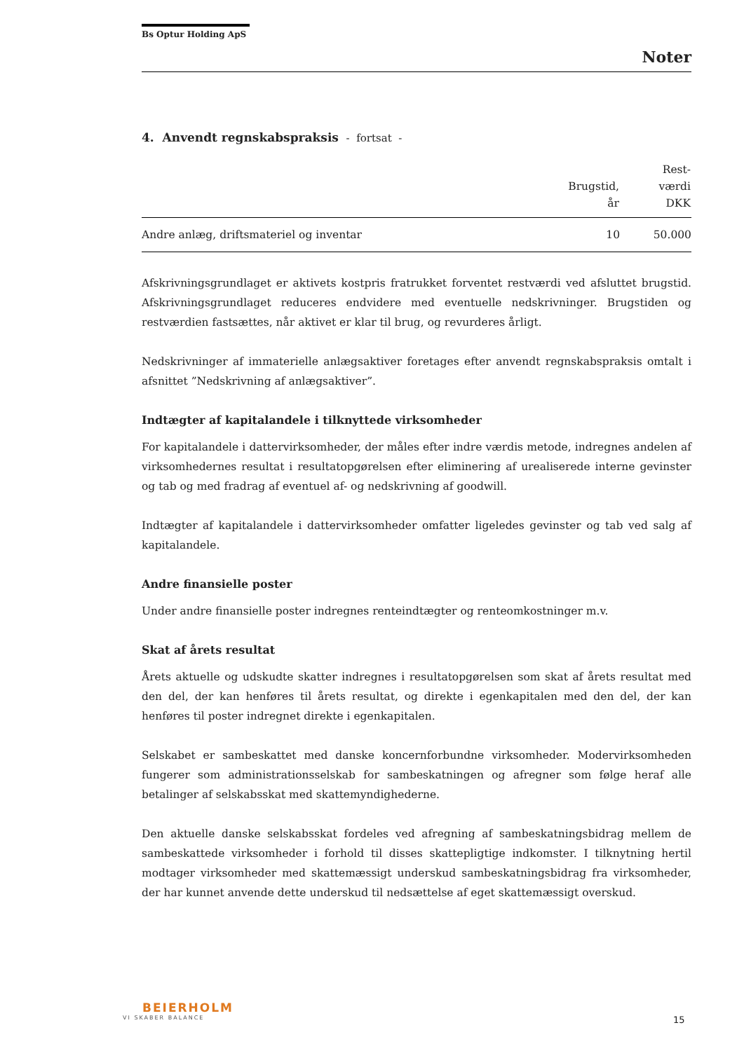Bs Optur Holding ApS
Noter
4. Anvendt regnskabspraksis - fortsat -
| | Brugstid, år | Rest- værdi DKK |
| --- | --- | --- |
| Andre anlæg, driftsmateriel og inventar | 10 | 50.000 |
Afskrivningsgrundlaget er aktivets kostpris fratrukket forventet restværdi ved afsluttet brugstid. Afskrivningsgrundlaget reduceres endvidere med eventuelle nedskrivninger. Brugstiden og restværdien fastsættes, når aktivet er klar til brug, og revurderes årligt.
Nedskrivninger af immaterielle anlægsaktiver foretages efter anvendt regnskabspraksis omtalt i afsnittet ”Nedskrivning af anlægsaktiver”.
Indtægter af kapitalandele i tilknyttede virksomheder
For kapitalandele i dattervirksomheder, der måles efter indre værdis metode, indregnes andelen af virksomhedernes resultat i resultatopgørelsen efter eliminering af urealiserede interne gevinster og tab og med fradrag af eventuel af- og nedskrivning af goodwill.
Indtægter af kapitalandele i dattervirksomheder omfatter ligeledes gevinster og tab ved salg af kapitalandele.
Andre finansielle poster
Under andre finansielle poster indregnes renteindtægter og renteomkostninger m.v.
Skat af årets resultat
Årets aktuelle og udskudte skatter indregnes i resultatopgørelsen som skat af årets resultat med den del, der kan henføres til årets resultat, og direkte i egenkapitalen med den del, der kan henføres til poster indregnet direkte i egenkapitalen.
Selskabet er sambeskattet med danske koncernforbundne virksomheder. Modervirksomheden fungerer som administrationsselskab for sambeskatningen og afregner som følge heraf alle betalinger af selskabsskat med skattemyndighederne.
Den aktuelle danske selskabsskat fordeles ved afregning af sambeskatningsbidrag mellem de sambeskattede virksomheder i forhold til disses skattepligtige indkomster. I tilknytning hertil modtager virksomheder med skattemæssigt underskud sambeskatningsbidrag fra virksomheder, der har kunnet anvende dette underskud til nedsættelse af eget skattemæssigt overskud.
BEIERHOLM
VI SKABER BALANCE
15